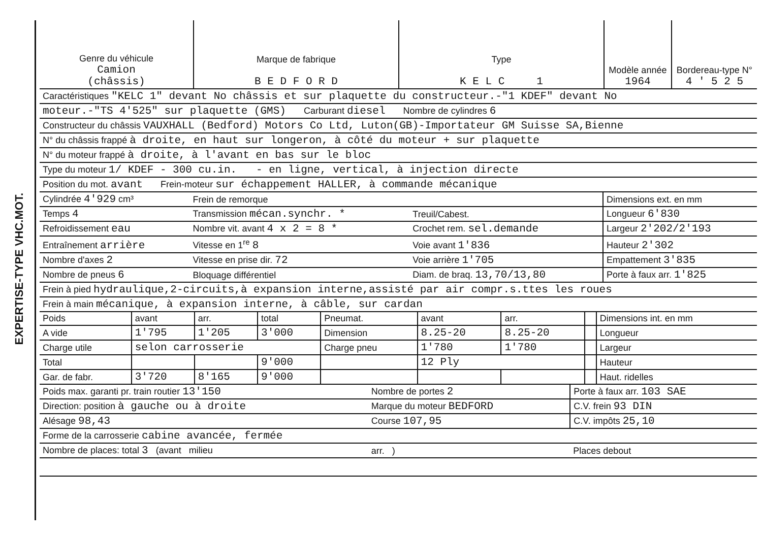EXPERTISE-TYPE VHC.MOT.
| Genre du véhicule Camion (châssis) | Marque de fabrique B E D F O R D | Type K E L C 1 | Modèle année 1964 | Bordereau-type N° 4 ' 5 2 5 |
| Caractéristiques "KELC 1" devant No châssis et sur plaquette du constructeur.-"1 KDEF" devant No |
| moteur.-"TS 4'525" sur plaquette (GMS) Carburant diesel Nombre de cylindres 6 |
| Constructeur du châssis VAUXHALL (Bedford) Motors Co Ltd, Luton(GB)-Importateur GM Suisse SA,Bienne |
| N° du châssis frappé à droite, en haut sur longeron, à côté du moteur + sur plaquette |
| N° du moteur frappé à droite, à l'avant en bas sur le bloc |
| Type du moteur 1/ KDEF - 300 cu.in. - en ligne, vertical, à injection directe |
| Position du mot. avant Frein-moteur sur échappement HALLER, à commande mécanique |
| Cylindrée 4'929 cm³ | Frein de remorque | | Dimensions ext. en mm |
| Temps 4 | Transmission mécan.synchr. * | Treuil/Cabest. | Longueur 6'830 |
| Refroidissement eau | Nombre vit. avant 4 x 2 = 8 * | Crochet rem. sel.demande | Largeur 2'202/2'193 |
| Entraînement arrière | Vitesse en 1<sup>re</sup> 8 | Voie avant 1'836 | Hauteur 2'302 |
| Nombre d'axes 2 | Vitesse en prise dir. 72 | Voie arrière 1'705 | Empattement 3'835 |
| Nombre de pneus 6 | Bloquage différentiel | Diam. de braq. 13,70/13,80 | Porte à faux arr. 1'825 |
| Frein à pied hydraulique,2-circuits,à expansion interne,assisté par air compr.s.ttes les roues | | | |
| Frein à main mécanique, à expansion interne, à câble, sur cardan | | | |
| Poids | avant | arr. | total | Pneumat. | avant | arr. | | Dimensions int. en mm |
| A vide | 1'795 | 1'205 | 3'000 | Dimension | 8.25-20 | 8.25-20 | | Longueur |
| Charge utile | selon carrosserie | | | Charge pneu | 1'780 | 1'780 | | Largeur |
| Total | | | 9'000 | | 12 Ply | | | Hauteur |
| Gar. de fabr. | 3'720 | 8'165 | 9'000 | | | | | Haut. ridelles |
| Poids max. garanti pr. train routier 13'150 | Nombre de portes 2 | Porte à faux arr. 103 SAE |
| Direction: position à gauche ou à droite | Marque du moteur BEDFORD | C.V. frein 93 DIN |
| Alésage 98,43 | Course 107,95 | C.V. impôts 25,10 |
| Forme de la carrosserie cabine avancée, fermée | | |
| Nombre de places: total 3 (avant milieu | arr. ) | Places debout |